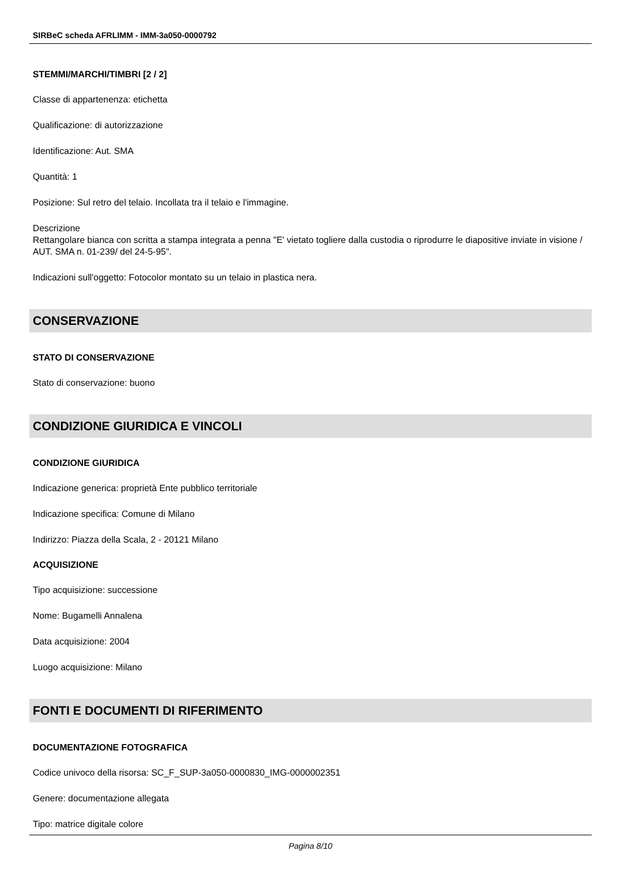SIRBeC scheda AFRLIMM - IMM-3a050-0000792
STEMMI/MARCHI/TIMBRI [2 / 2]
Classe di appartenenza: etichetta
Qualificazione: di autorizzazione
Identificazione: Aut. SMA
Quantità: 1
Posizione: Sul retro del telaio. Incollata tra il telaio e l'immagine.
Descrizione
Rettangolare bianca con scritta a stampa integrata a penna "E' vietato togliere dalla custodia o riprodurre le diapositive inviate in visione / AUT. SMA n. 01-239/ del 24-5-95".
Indicazioni sull'oggetto: Fotocolor montato su un telaio in plastica nera.
CONSERVAZIONE
STATO DI CONSERVAZIONE
Stato di conservazione: buono
CONDIZIONE GIURIDICA E VINCOLI
CONDIZIONE GIURIDICA
Indicazione generica: proprietà Ente pubblico territoriale
Indicazione specifica: Comune di Milano
Indirizzo: Piazza della Scala, 2 - 20121 Milano
ACQUISIZIONE
Tipo acquisizione: successione
Nome: Bugamelli Annalena
Data acquisizione: 2004
Luogo acquisizione: Milano
FONTI E DOCUMENTI DI RIFERIMENTO
DOCUMENTAZIONE FOTOGRAFICA
Codice univoco della risorsa: SC_F_SUP-3a050-0000830_IMG-0000002351
Genere: documentazione allegata
Tipo: matrice digitale colore
Pagina 8/10